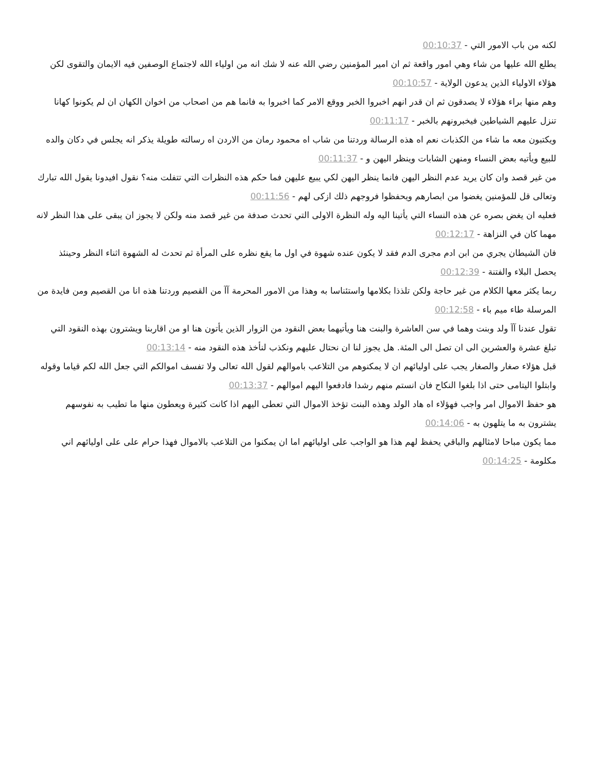لكنه من باب الامور التي - 00:10:37
يطلع الله عليها من شاء وهي امور واقعة ثم ان امير المؤمنين رضي الله عنه لا شك انه من اولياء الله لاجتماع الوصفين فيه الايمان والتقوى لكن هؤلاء الاولياء الذين يدعون الولاية - 00:10:57
وهم منها براء هؤلاء لا يصدقون ثم ان قدر انهم اخبروا الخبر ووقع الامر كما اخبروا به فانما هم من اصحاب من اخوان الكهان ان لم يكونوا كهانا تنزل عليهم الشياطين فيخبرونهم بالخبر - 00:11:17
ويكتبون معه ما شاء من الكذبات نعم اه هذه الرسالة وردتنا من شاب اه محمود رمان من الاردن اه رسالته طويلة يذكر انه يجلس في دكان والده للبيع ويأتيه بعض النساء ومنهن الشابات وينظر اليهن و - 00:11:37
من غير قصد وان كان يريد عدم النظر اليهن فانما ينظر اليهن لكي يبيع عليهن فما حكم هذه النظرات التي تتفلت منه؟ نقول افيدونا يقول الله تبارك وتعالى قل للمؤمنين يغضوا من ابصارهم ويحفظوا فروجهم ذلك ازكى لهم - 00:11:56
فعليه ان يغض بصره عن هذه النساء التي يأتينا اليه وله النظرة الاولى التي تحدث صدفة من غير قصد منه ولكن لا يجوز ان يبقى على هذا النظر لانه مهما كان في النزاهة - 00:12:17
فان الشيطان يجري من ابن ادم مجرى الدم فقد لا يكون عنده شهوة في اول ما يقع نظره على المرأة ثم تحدث له الشهوة اثناء النظر وحينئذ يحصل البلاء والفتنة - 00:12:39
ربما يكثر معها الكلام من غير حاجة ولكن تلذذا بكلامها واستئناسا به وهذا من الامور المحرمة آآ من القصيم وردتنا هذه انا من القصيم ومن فايدة من المرسلة طاء ميم باء - 00:12:58
تقول عندنا آآ ولد وبنت وهما في سن العاشرة والبنت هنا ويأتيهما بعض النقود من الزوار الذين يأتون هنا او من اقاربنا ويشترون بهذه النقود التي تبلغ عشرة والعشرين الى ان تصل الى المئة. هل يجوز لنا ان نحتال عليهم ونكذب لنأخذ هذه النقود منه - 00:13:14
قبل هؤلاء صغار والصغار يجب على اوليائهم ان لا يمكنوهم من التلاعب باموالهم لقول الله تعالى ولا تفسف اموالكم التي جعل الله لكم قياما وقوله وابتلوا اليتامى حتى اذا بلغوا النكاح فان انستم منهم رشدا فادفعوا اليهم اموالهم - 00:13:37
هو حفظ الاموال امر واجب فهؤلاء اه هاد الولد وهذه البنت تؤخذ الاموال التي تعطى اليهم اذا كانت كثيرة ويعطون منها ما تطيب به نفوسهم يشترون به ما يتلهون به - 00:14:06
مما يكون مباحا لامثالهم والباقي يحفظ لهم هذا هو الواجب على اوليائهم اما ان يمكنوا من التلاعب بالاموال فهذا حرام على على اوليائهم اني مكلومة - 00:14:25